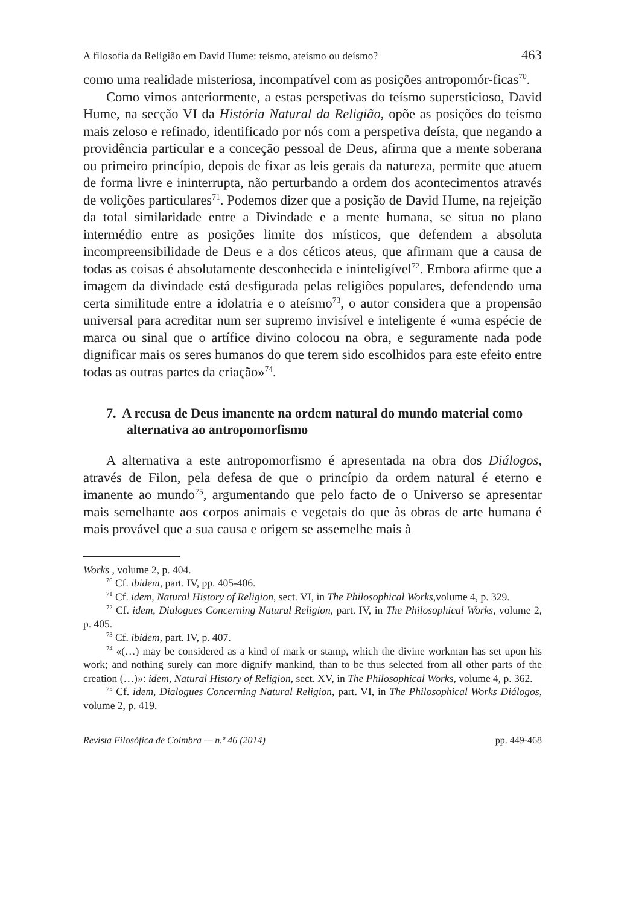A filosofia da Religião em David Hume: teísmo, ateísmo ou deísmo? 463
como uma realidade misteriosa, incompatível com as posições antropomór-ficas<sup>70</sup>.
Como vimos anteriormente, a estas perspetivas do teísmo supersticioso, David Hume, na secção VI da História Natural da Religião, opõe as posições do teísmo mais zeloso e refinado, identificado por nós com a perspetiva deísta, que negando a providência particular e a conceção pessoal de Deus, afirma que a mente soberana ou primeiro princípio, depois de fixar as leis gerais da natureza, permite que atuem de forma livre e ininterrupta, não perturbando a ordem dos acontecimentos através de volições particulares<sup>71</sup>. Podemos dizer que a posição de David Hume, na rejeição da total similaridade entre a Divindade e a mente humana, se situa no plano intermédio entre as posições limite dos místicos, que defendem a absoluta incompreensibilidade de Deus e a dos céticos ateus, que afirmam que a causa de todas as coisas é absolutamente desconhecida e ininteligível<sup>72</sup>. Embora afirme que a imagem da divindade está desfigurada pelas religiões populares, defendendo uma certa similitude entre a idolatria e o ateísmo<sup>73</sup>, o autor considera que a propensão universal para acreditar num ser supremo invisível e inteligente é «uma espécie de marca ou sinal que o artífice divino colocou na obra, e seguramente nada pode dignificar mais os seres humanos do que terem sido escolhidos para este efeito entre todas as outras partes da criação»<sup>74</sup>.
7. A recusa de Deus imanente na ordem natural do mundo material como alternativa ao antropomorfismo
A alternativa a este antropomorfismo é apresentada na obra dos Diálogos, através de Filon, pela defesa de que o princípio da ordem natural é eterno e imanente ao mundo<sup>75</sup>, argumentando que pelo facto de o Universo se apresentar mais semelhante aos corpos animais e vegetais do que às obras de arte humana é mais provável que a sua causa e origem se assemelhe mais à
Works , volume 2, p. 404.
<sup>70</sup> Cf. ibidem, part. IV, pp. 405-406.
<sup>71</sup> Cf. idem, Natural History of Religion, sect. VI, in The Philosophical Works, volume 4, p. 329.
<sup>72</sup> Cf. idem, Dialogues Concerning Natural Religion, part. IV, in The Philosophical Works, volume 2, p. 405.
<sup>73</sup> Cf. ibidem, part. IV, p. 407.
<sup>74</sup> «(…) may be considered as a kind of mark or stamp, which the divine workman has set upon his work; and nothing surely can more dignify mankind, than to be thus selected from all other parts of the creation (…)»: idem, Natural History of Religion, sect. XV, in The Philosophical Works, volume 4, p. 362.
<sup>75</sup> Cf. idem, Dialogues Concerning Natural Religion, part. VI, in The Philosophical Works Diálogos, volume 2, p. 419.
Revista Filosófica de Coimbra — n.º 46 (2014) pp. 449-468